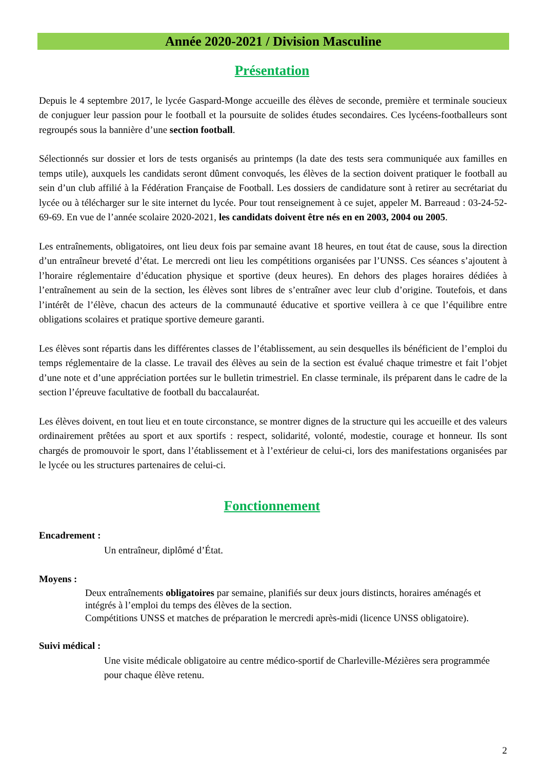Année 2020-2021 / Division Masculine
Présentation
Depuis le 4 septembre 2017, le lycée Gaspard-Monge accueille des élèves de seconde, première et terminale soucieux de conjuguer leur passion pour le football et la poursuite de solides études secondaires. Ces lycéens-footballeurs sont regroupés sous la bannière d’une section football.
Sélectionnés sur dossier et lors de tests organisés au printemps (la date des tests sera communiquée aux familles en temps utile), auxquels les candidats seront dûment convoqués, les élèves de la section doivent pratiquer le football au sein d’un club affilié à la Fédération Française de Football. Les dossiers de candidature sont à retirer au secrétariat du lycée ou à télécharger sur le site internet du lycée. Pour tout renseignement à ce sujet, appeler M. Barreaud : 03-24-52-69-69. En vue de l’année scolaire 2020-2021, les candidats doivent être nés en en 2003, 2004 ou 2005.
Les entraînements, obligatoires, ont lieu deux fois par semaine avant 18 heures, en tout état de cause, sous la direction d’un entraîneur breveté d’état. Le mercredi ont lieu les compétitions organisées par l’UNSS. Ces séances s’ajoutent à l’horaire réglementaire d’éducation physique et sportive (deux heures). En dehors des plages horaires dédiées à l’entraînement au sein de la section, les élèves sont libres de s’entraîner avec leur club d’origine. Toutefois, et dans l’intérêt de l’élève, chacun des acteurs de la communauté éducative et sportive veillera à ce que l’équilibre entre obligations scolaires et pratique sportive demeure garanti.
Les élèves sont répartis dans les différentes classes de l’établissement, au sein desquelles ils bénéficient de l’emploi du temps réglementaire de la classe. Le travail des élèves au sein de la section est évalué chaque trimestre et fait l’objet d’une note et d’une appréciation portées sur le bulletin trimestriel. En classe terminale, ils préparent dans le cadre de la section l’épreuve facultative de football du baccalauréat.
Les élèves doivent, en tout lieu et en toute circonstance, se montrer dignes de la structure qui les accueille et des valeurs ordinairement prêtées au sport et aux sportifs : respect, solidarité, volonté, modestie, courage et honneur. Ils sont chargés de promouvoir le sport, dans l’établissement et à l’extérieur de celui-ci, lors des manifestations organisées par le lycée ou les structures partenaires de celui-ci.
Fonctionnement
Encadrement :
Un entraîneur, diplômé d’État.
Moyens :
Deux entraînements obligatoires par semaine, planifiés sur deux jours distincts, horaires aménagés et intégrés à l’emploi du temps des élèves de la section.
Compétitions UNSS et matches de préparation le mercredi après-midi (licence UNSS obligatoire).
Suivi médical :
Une visite médicale obligatoire au centre médico-sportif de Charleville-Mézières sera programmée pour chaque élève retenu.
2